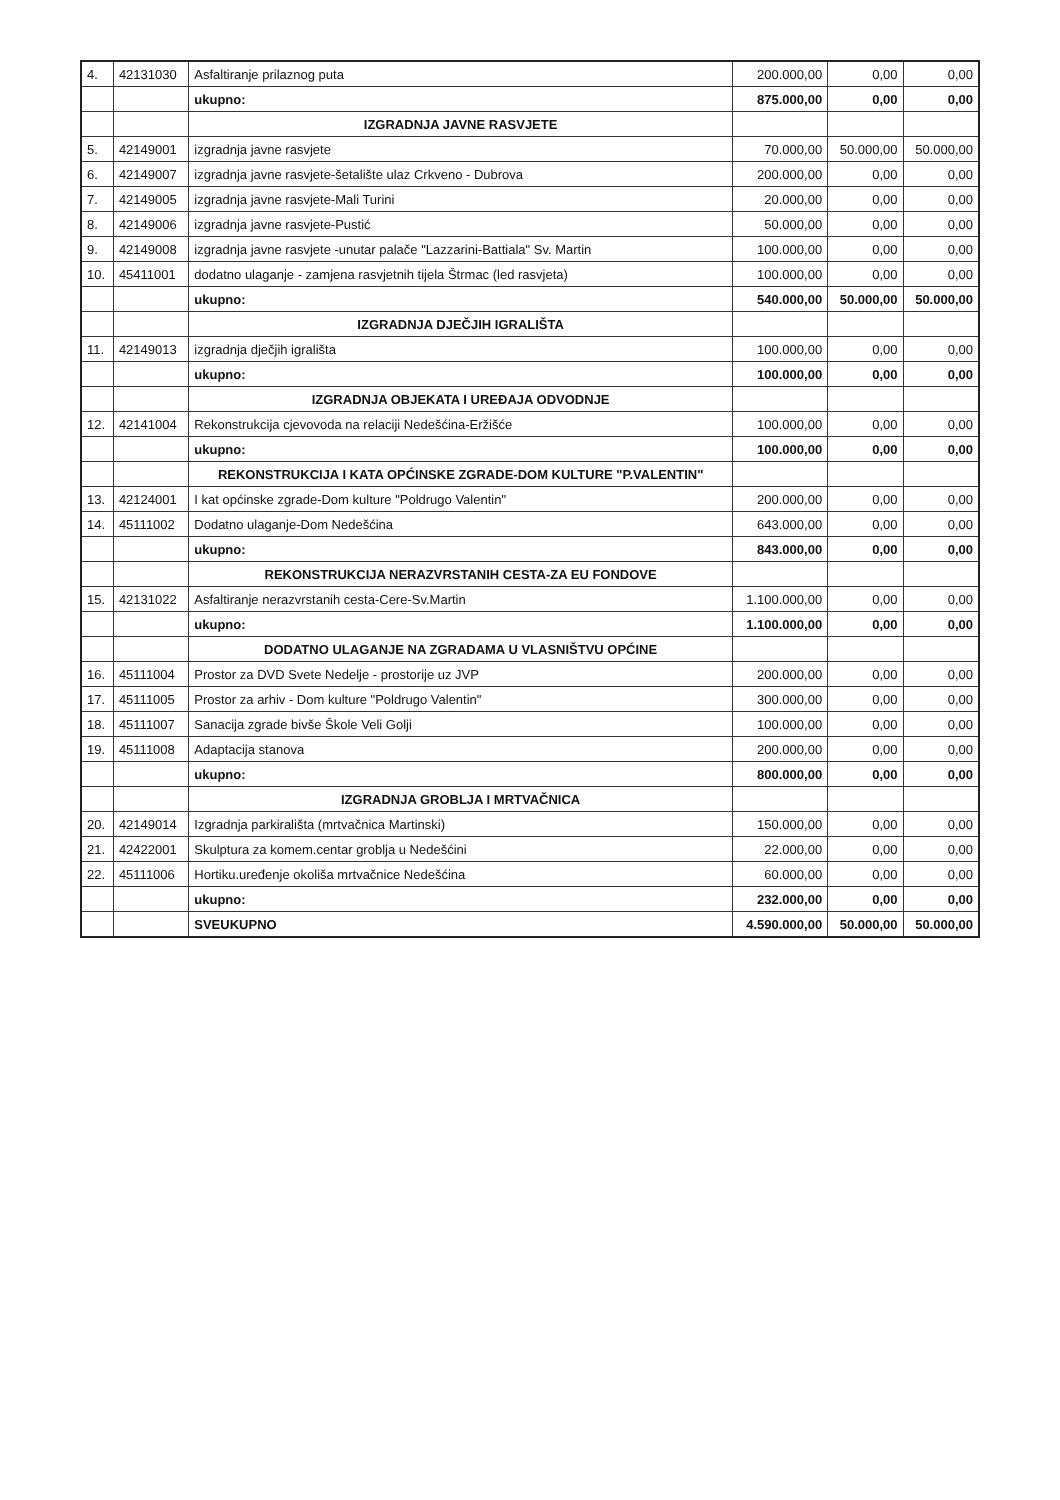| 4. | 42131030 | Asfaltiranje prilaznog puta | 200.000,00 | 0,00 | 0,00 |
| | | ukupno: | 875.000,00 | 0,00 | 0,00 |
| | | IZGRADNJA JAVNE RASVJETE | | | |
| 5. | 42149001 | izgradnja javne rasvjete | 70.000,00 | 50.000,00 | 50.000,00 |
| 6. | 42149007 | izgradnja javne rasvjete-šetalište ulaz Crkveno - Dubrova | 200.000,00 | 0,00 | 0,00 |
| 7. | 42149005 | izgradnja javne rasvjete-Mali Turini | 20.000,00 | 0,00 | 0,00 |
| 8. | 42149006 | izgradnja javne rasvjete-Pustić | 50.000,00 | 0,00 | 0,00 |
| 9. | 42149008 | izgradnja javne rasvjete -unutar palače "Lazzarini-Battiala" Sv. Martin | 100.000,00 | 0,00 | 0,00 |
| 10. | 45411001 | dodatno ulaganje - zamjena rasvjetnih tijela Štrmac (led rasvjeta) | 100.000,00 | 0,00 | 0,00 |
| | | ukupno: | 540.000,00 | 50.000,00 | 50.000,00 |
| | | IZGRADNJA DJEČJIH IGRALIŠTA | | | |
| 11. | 42149013 | izgradnja dječjih igrališta | 100.000,00 | 0,00 | 0,00 |
| | | ukupno: | 100.000,00 | 0,00 | 0,00 |
| | | IZGRADNJA OBJEKATA I UREĐAJA ODVODNJE | | | |
| 12. | 42141004 | Rekonstrukcija cjevovoda na relaciji Nedešćina-Eržišće | 100.000,00 | 0,00 | 0,00 |
| | | ukupno: | 100.000,00 | 0,00 | 0,00 |
| | | REKONSTRUKCIJA I KATA OPĆINSKE ZGRADE-DOM KULTURE "P.VALENTIN" | | | |
| 13. | 42124001 | I kat općinske zgrade-Dom kulture "Poldrugo Valentin" | 200.000,00 | 0,00 | 0,00 |
| 14. | 45111002 | Dodatno ulaganje-Dom Nedešćina | 643.000,00 | 0,00 | 0,00 |
| | | ukupno: | 843.000,00 | 0,00 | 0,00 |
| | | REKONSTRUKCIJA NERAZVRSTANIH CESTA-ZA EU FONDOVE | | | |
| 15. | 42131022 | Asfaltiranje nerazvrstanih cesta-Cere-Sv.Martin | 1.100.000,00 | 0,00 | 0,00 |
| | | ukupno: | 1.100.000,00 | 0,00 | 0,00 |
| | | DODATNO ULAGANJE NA ZGRADAMA U VLASNIŠTVU OPĆINE | | | |
| 16. | 45111004 | Prostor za DVD Svete Nedelje - prostorije uz JVP | 200.000,00 | 0,00 | 0,00 |
| 17. | 45111005 | Prostor za arhiv - Dom kulture "Poldrugo Valentin" | 300.000,00 | 0,00 | 0,00 |
| 18. | 45111007 | Sanacija zgrade bivše Škole Veli Golji | 100.000,00 | 0,00 | 0,00 |
| 19. | 45111008 | Adaptacija stanova | 200.000,00 | 0,00 | 0,00 |
| | | ukupno: | 800.000,00 | 0,00 | 0,00 |
| | | IZGRADNJA GROBLJA I MRTVAČNICA | | | |
| 20. | 42149014 | Izgradnja parkirališta (mrtvačnica Martinski) | 150.000,00 | 0,00 | 0,00 |
| 21. | 42422001 | Skulptura za komem.centar groblja u Nedešćini | 22.000,00 | 0,00 | 0,00 |
| 22. | 45111006 | Hortiku.uređenje okoliša mrtvačnice Nedešćina | 60.000,00 | 0,00 | 0,00 |
| | | ukupno: | 232.000,00 | 0,00 | 0,00 |
| | | SVEUKUPNO | 4.590.000,00 | 50.000,00 | 50.000,00 |